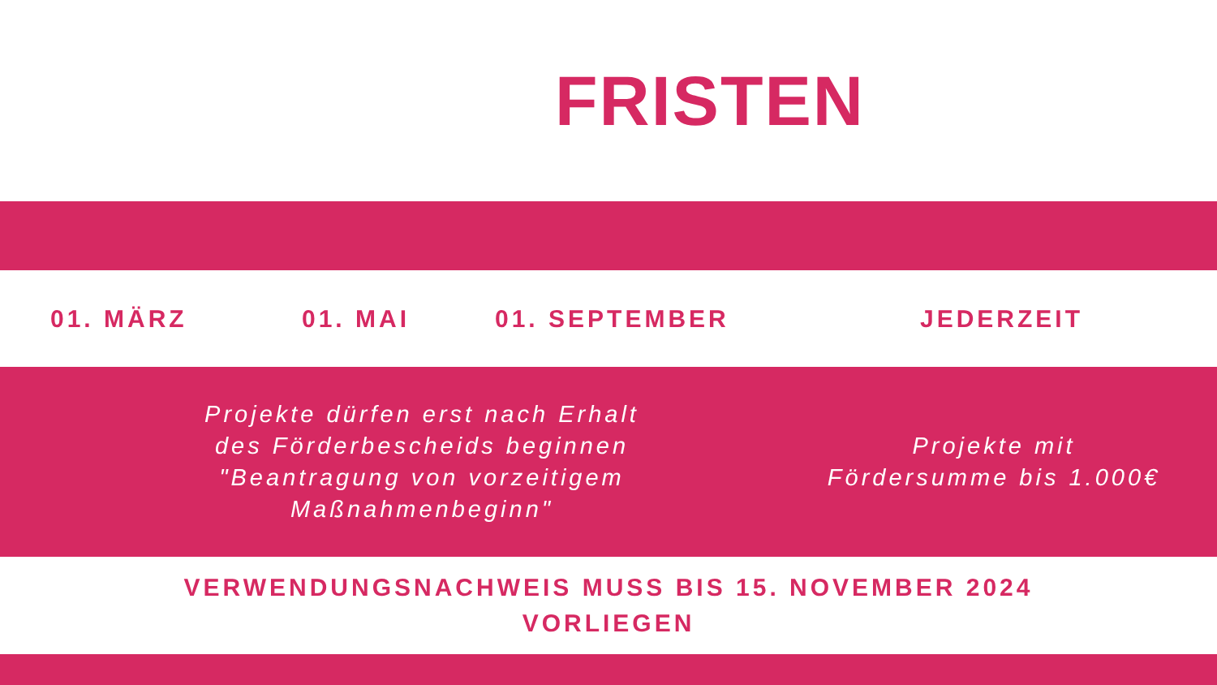FRISTEN
01. MÄRZ 01. MAI 01. SEPTEMBER JEDERZEIT
Projekte dürfen erst nach Erhalt des Förderbescheids beginnen "Beantragung von vorzeitigem Maßnahmenbeginn"
Projekte mit Fördersumme bis 1.000€
VERWENDUNGSNACHWEIS MUSS BIS 15. NOVEMBER 2024
VORLIEGEN